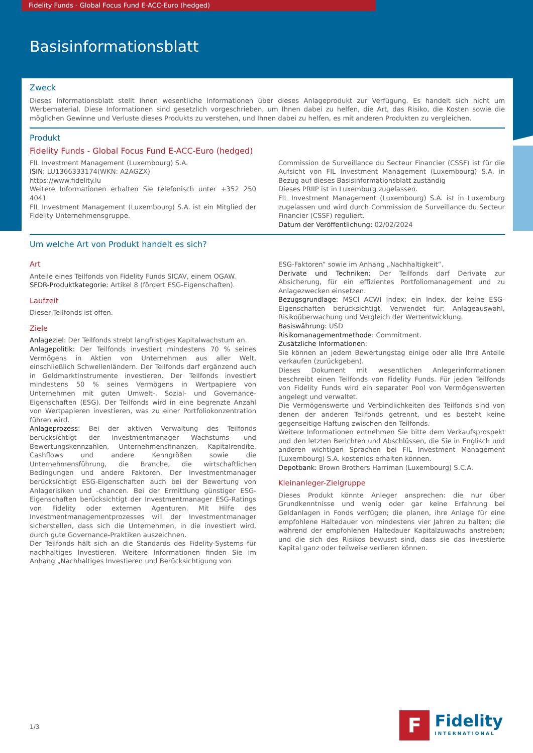Fidelity Funds - Global Focus Fund E-ACC-Euro (hedged)
Basisinformationsblatt
Zweck
Dieses Informationsblatt stellt Ihnen wesentliche Informationen über dieses Anlageprodukt zur Verfügung. Es handelt sich nicht um Werbematerial. Diese Informationen sind gesetzlich vorgeschrieben, um Ihnen dabei zu helfen, die Art, das Risiko, die Kosten sowie die möglichen Gewinne und Verluste dieses Produkts zu verstehen, und Ihnen dabei zu helfen, es mit anderen Produkten zu vergleichen.
Produkt
Fidelity Funds - Global Focus Fund E-ACC-Euro (hedged)
FIL Investment Management (Luxembourg) S.A.
ISIN: LU1366333174(WKN: A2AGZX)
https://www.fidelity.lu
Weitere Informationen erhalten Sie telefonisch unter +352 250 4041
FIL Investment Management (Luxembourg) S.A. ist ein Mitglied der Fidelity Unternehmensgruppe.
Commission de Surveillance du Secteur Financier (CSSF) ist für die Aufsicht von FIL Investment Management (Luxembourg) S.A. in Bezug auf dieses Basisinformationsblatt zuständig
Dieses PRIIP ist in Luxemburg zugelassen.
FIL Investment Management (Luxembourg) S.A. ist in Luxemburg zugelassen und wird durch Commission de Surveillance du Secteur Financier (CSSF) reguliert.
Datum der Veröffentlichung: 02/02/2024
Um welche Art von Produkt handelt es sich?
Art
Anteile eines Teilfonds von Fidelity Funds SICAV, einem OGAW.
SFDR-Produktkategorie: Artikel 8 (fördert ESG-Eigenschaften).
Laufzeit
Dieser Teilfonds ist offen.
Ziele
Anlageziel: Der Teilfonds strebt langfristiges Kapitalwachstum an.
Anlagepolitik: Der Teilfonds investiert mindestens 70 % seines Vermögens in Aktien von Unternehmen aus aller Welt, einschließlich Schwellenländern. Der Teilfonds darf ergänzend auch in Geldmarktinstrumente investieren. Der Teilfonds investiert mindestens 50 % seines Vermögens in Wertpapiere von Unternehmen mit guten Umwelt-, Sozial- und Governance-Eigenschaften (ESG). Der Teilfonds wird in eine begrenzte Anzahl von Wertpapieren investieren, was zu einer Portfoliokonzentration führen wird.
Anlageprozess: Bei der aktiven Verwaltung des Teilfonds berücksichtigt der Investmentmanager Wachstums- und Bewertungskennzahlen, Unternehmensfinanzen, Kapitalrendite, Cashflows und andere Kenngrößen sowie die Unternehmensführung, die Branche, die wirtschaftlichen Bedingungen und andere Faktoren. Der Investmentmanager berücksichtigt ESG-Eigenschaften auch bei der Bewertung von Anlagerisiken und -chancen. Bei der Ermittlung günstiger ESG-Eigenschaften berücksichtigt der Investmentmanager ESG-Ratings von Fidelity oder externen Agenturen. Mit Hilfe des Investmentmanagementprozesses will der Investmentmanager sicherstellen, dass sich die Unternehmen, in die investiert wird, durch gute Governance-Praktiken auszeichnen.
Der Teilfonds hält sich an die Standards des Fidelity-Systems für nachhaltiges Investieren. Weitere Informationen finden Sie im Anhang „Nachhaltiges Investieren und Berücksichtigung von
ESG-Faktoren“ sowie im Anhang „Nachhaltigkeit“.
Derivate und Techniken: Der Teilfonds darf Derivate zur Absicherung, für ein effizientes Portfoliomanagement und zu Anlagezwecken einsetzen.
Bezugsgrundlage: MSCI ACWI Index; ein Index, der keine ESG-Eigenschaften berücksichtigt. Verwendet für: Anlageauswahl, Risikoüberwachung und Vergleich der Wertentwicklung.
Basiswährung: USD
Risikomanagementmethode: Commitment.
Zusätzliche Informationen:
Sie können an jedem Bewertungstag einige oder alle Ihre Anteile verkaufen (zurückgeben).
Dieses Dokument mit wesentlichen Anlegerinformationen beschreibt einen Teilfonds von Fidelity Funds. Für jeden Teilfonds von Fidelity Funds wird ein separater Pool von Vermögenswerten angelegt und verwaltet.
Die Vermögenswerte und Verbindlichkeiten des Teilfonds sind von denen der anderen Teilfonds getrennt, und es besteht keine gegenseitige Haftung zwischen den Teilfonds.
Weitere Informationen entnehmen Sie bitte dem Verkaufsprospekt und den letzten Berichten und Abschlüssen, die Sie in Englisch und anderen wichtigen Sprachen bei FIL Investment Management (Luxembourg) S.A. kostenlos erhalten können.
Depotbank: Brown Brothers Harriman (Luxembourg) S.C.A.
Kleinanleger-Zielgruppe
Dieses Produkt könnte Anleger ansprechen: die nur über Grundkenntnisse und wenig oder gar keine Erfahrung bei Geldanlagen in Fonds verfügen; die planen, ihre Anlage für eine empfohlene Haltedauer von mindestens vier Jahren zu halten; die während der empfohlenen Haltedauer Kapitalzuwachs anstreben; und die sich des Risikos bewusst sind, dass sie das investierte Kapital ganz oder teilweise verlieren können.
1/3
F
Fidelity
INTERNATIONAL